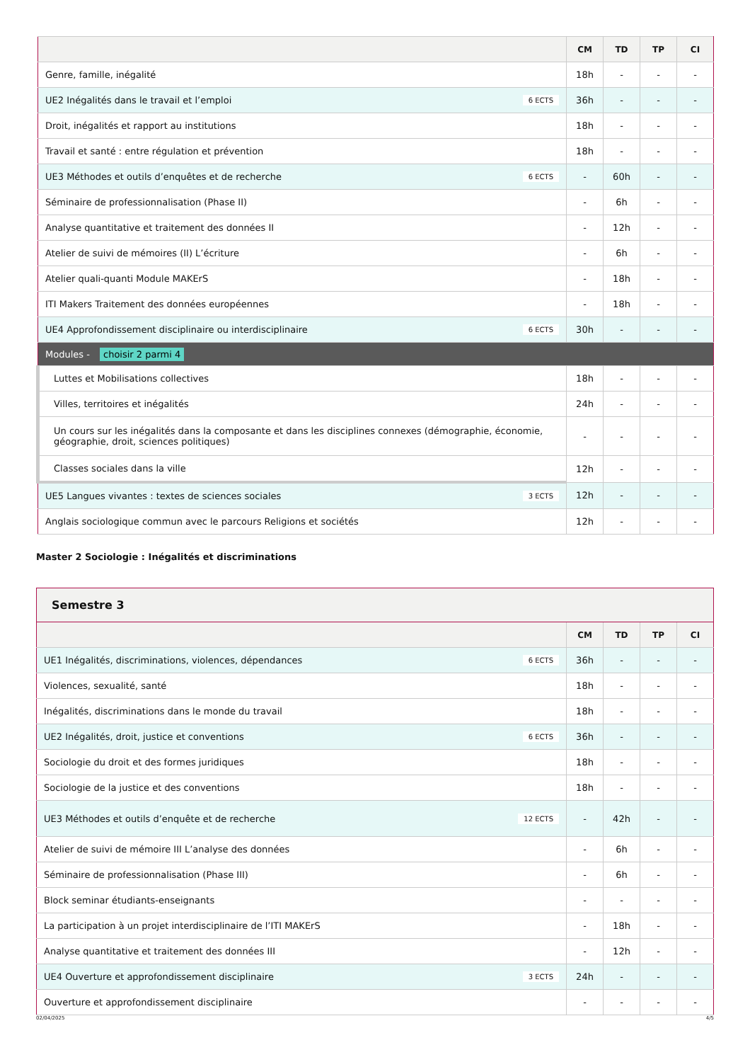| | CM | TD | TP | CI |
| --- | --- | --- | --- | --- |
| Genre, famille, inégalité | 18h | - | - | - |
| UE2 Inégalités dans le travail et l’emploi 6 ECTS | 36h | - | - | - |
| Droit, inégalités et rapport au institutions | 18h | - | - | - |
| Travail et santé : entre régulation et prévention | 18h | - | - | - |
| UE3 Méthodes et outils d’enquêtes et de recherche 6 ECTS | - | 60h | - | - |
| Séminaire de professionnalisation (Phase II) | - | 6h | - | - |
| Analyse quantitative et traitement des données II | - | 12h | - | - |
| Atelier de suivi de mémoires (II) L’écriture | - | 6h | - | - |
| Atelier quali-quanti Module MAKErS | - | 18h | - | - |
| ITI Makers Traitement des données européennes | - | 18h | - | - |
| UE4 Approfondissement disciplinaire ou interdisciplinaire 6 ECTS | 30h | - | - | - |
| Modules - choisir 2 parmi 4 | | | | |
| Luttes et Mobilisations collectives | 18h | - | - | - |
| Villes, territoires et inégalités | 24h | - | - | - |
| Un cours sur les inégalités dans la composante et dans les disciplines connexes (démographie, économie, géographie, droit, sciences politiques) | - | - | - | - |
| Classes sociales dans la ville | 12h | - | - | - |
| UE5 Langues vivantes : textes de sciences sociales 3 ECTS | 12h | - | - | - |
| Anglais sociologique commun avec le parcours Religions et sociétés | 12h | - | - | - |
Master 2 Sociologie : Inégalités et discriminations
Semestre 3
| | CM | TD | TP | CI |
| --- | --- | --- | --- | --- |
| UE1 Inégalités, discriminations, violences, dépendances 6 ECTS | 36h | - | - | - |
| Violences, sexualité, santé | 18h | - | - | - |
| Inégalités, discriminations dans le monde du travail | 18h | - | - | - |
| UE2 Inégalités, droit, justice et conventions 6 ECTS | 36h | - | - | - |
| Sociologie du droit et des formes juridiques | 18h | - | - | - |
| Sociologie de la justice et des conventions | 18h | - | - | - |
| UE3 Méthodes et outils d’enquête et de recherche 12 ECTS | - | 42h | - | - |
| Atelier de suivi de mémoire III L’analyse des données | - | 6h | - | - |
| Séminaire de professionnalisation (Phase III) | - | 6h | - | - |
| Block seminar étudiants-enseignants | - | - | - | - |
| La participation à un projet interdisciplinaire de l’ITI MAKErS | - | 18h | - | - |
| Analyse quantitative et traitement des données III | - | 12h | - | - |
| UE4 Ouverture et approfondissement disciplinaire 3 ECTS | 24h | - | - | - |
| Ouverture et approfondissement disciplinaire | - | - | - | - |
02/04/2025 4/5